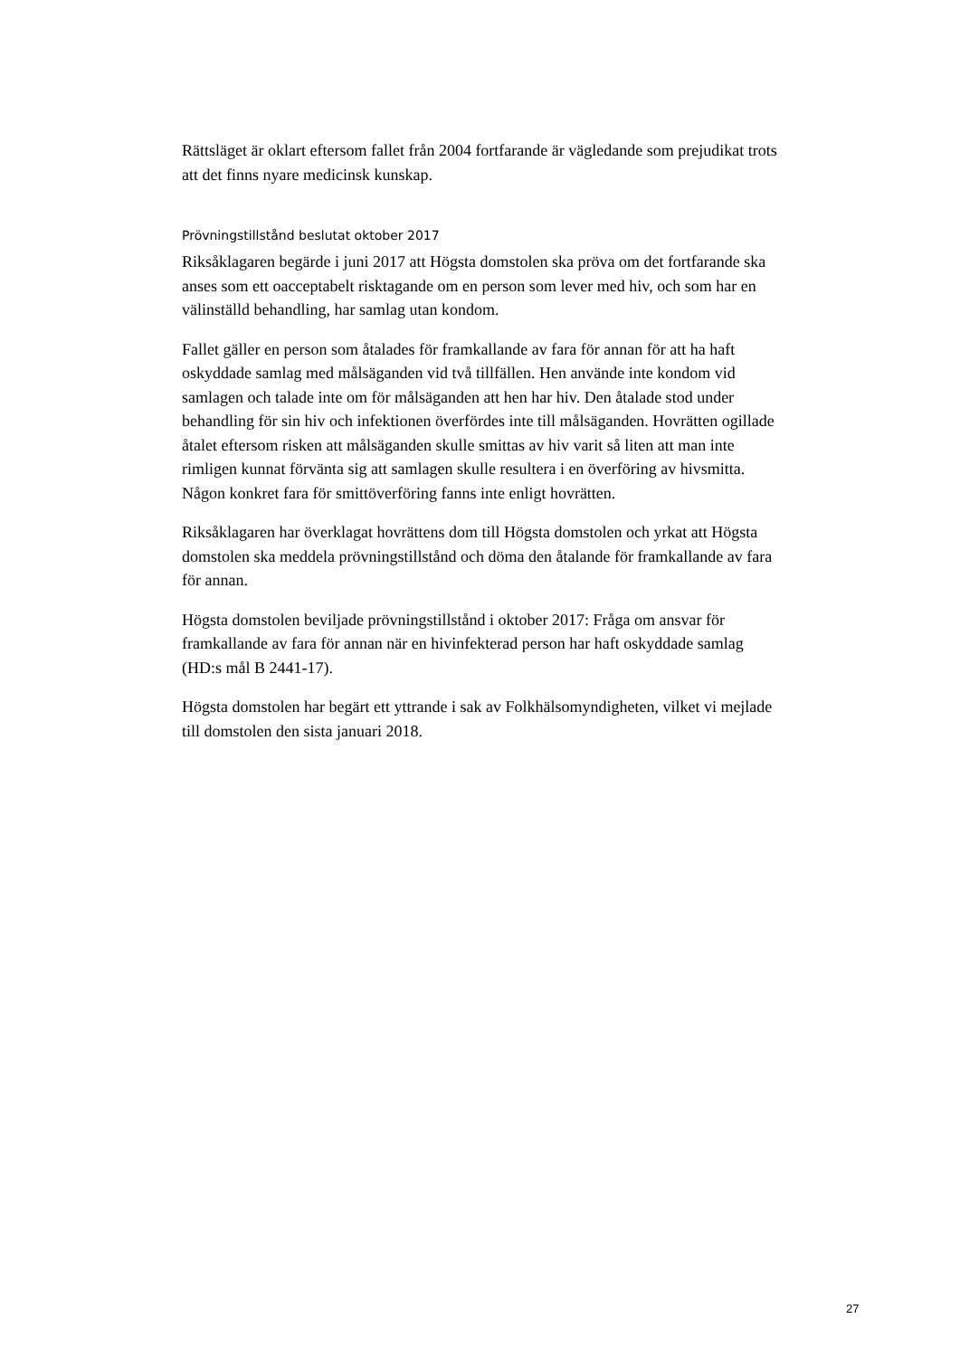Rättsläget är oklart eftersom fallet från 2004 fortfarande är vägledande som prejudikat trots att det finns nyare medicinsk kunskap.
Prövningstillstånd beslutat oktober 2017
Riksåklagaren begärde i juni 2017 att Högsta domstolen ska pröva om det fortfarande ska anses som ett oacceptabelt risktagande om en person som lever med hiv, och som har en välinställd behandling, har samlag utan kondom.
Fallet gäller en person som åtalades för framkallande av fara för annan för att ha haft oskyddade samlag med målsäganden vid två tillfällen. Hen använde inte kondom vid samlagen och talade inte om för målsäganden att hen har hiv. Den åtalade stod under behandling för sin hiv och infektionen överfördes inte till målsäganden. Hovrätten ogillade åtalet eftersom risken att målsäganden skulle smittas av hiv varit så liten att man inte rimligen kunnat förvänta sig att samlagen skulle resultera i en överföring av hivsmitta. Någon konkret fara för smittöverföring fanns inte enligt hovrätten.
Riksåklagaren har överklagat hovrättens dom till Högsta domstolen och yrkat att Högsta domstolen ska meddela prövningstillstånd och döma den åtalande för framkallande av fara för annan.
Högsta domstolen beviljade prövningstillstånd i oktober 2017: Fråga om ansvar för framkallande av fara för annan när en hivinfekterad person har haft oskyddade samlag (HD:s mål B 2441-17).
Högsta domstolen har begärt ett yttrande i sak av Folkhälsomyndigheten, vilket vi mejlade till domstolen den sista januari 2018.
27